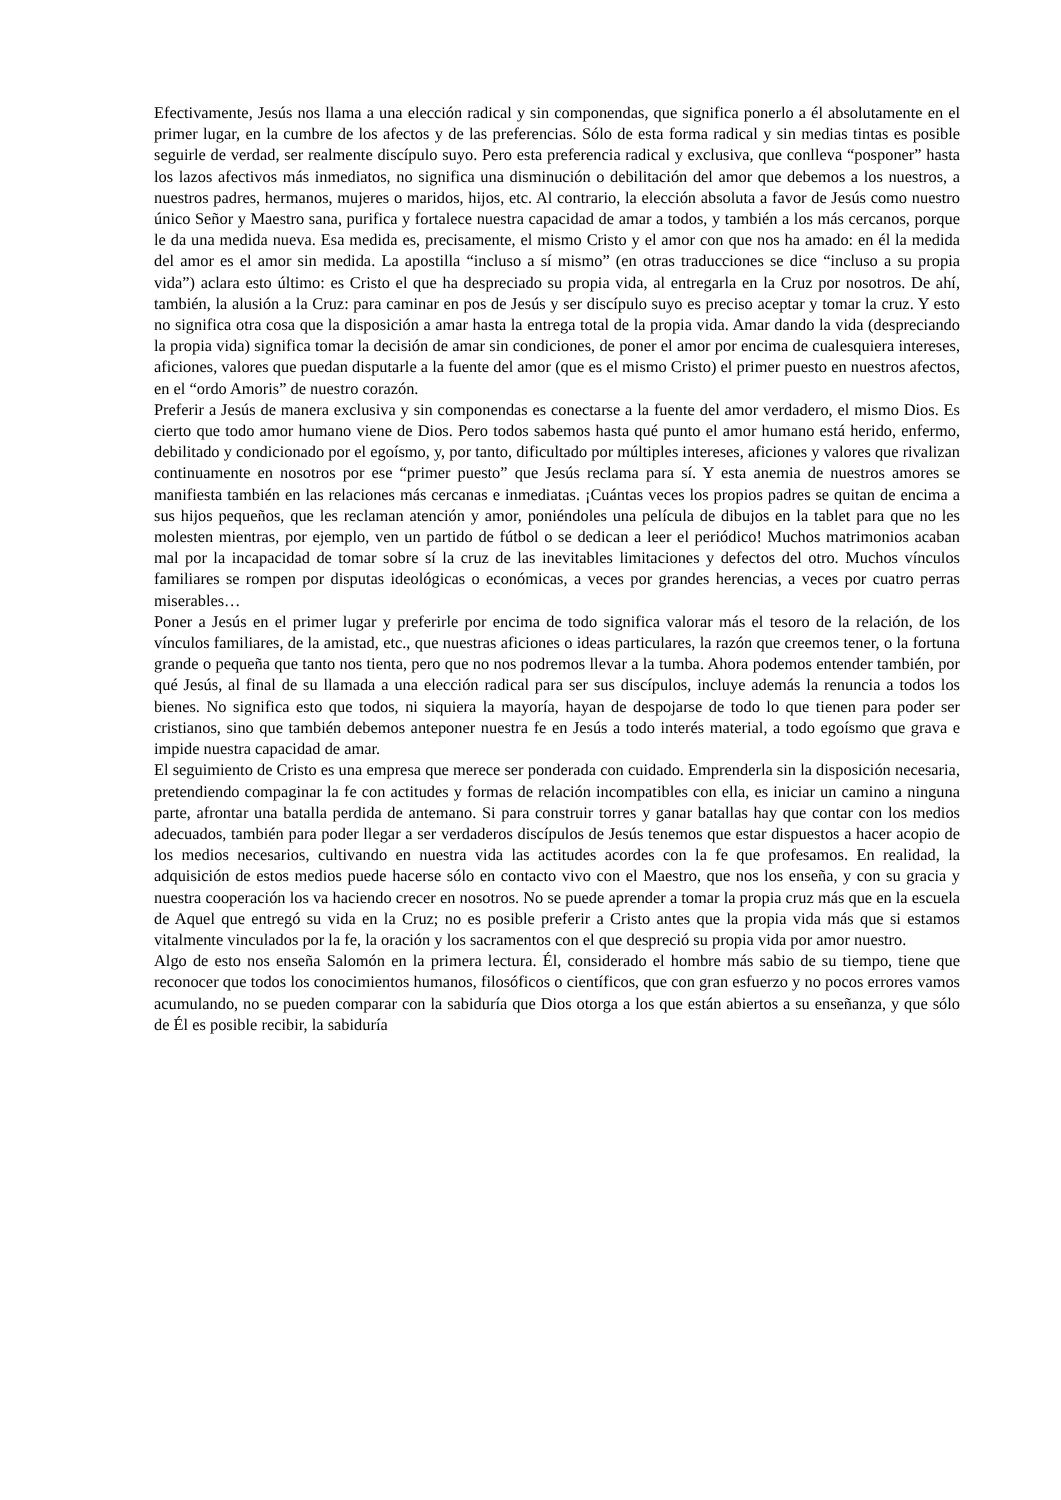Efectivamente, Jesús nos llama a una elección radical y sin componendas, que significa ponerlo a él absolutamente en el primer lugar, en la cumbre de los afectos y de las preferencias. Sólo de esta forma radical y sin medias tintas es posible seguirle de verdad, ser realmente discípulo suyo. Pero esta preferencia radical y exclusiva, que conlleva “posponer” hasta los lazos afectivos más inmediatos, no significa una disminución o debilitación del amor que debemos a los nuestros, a nuestros padres, hermanos, mujeres o maridos, hijos, etc. Al contrario, la elección absoluta a favor de Jesús como nuestro único Señor y Maestro sana, purifica y fortalece nuestra capacidad de amar a todos, y también a los más cercanos, porque le da una medida nueva. Esa medida es, precisamente, el mismo Cristo y el amor con que nos ha amado: en él la medida del amor es el amor sin medida. La apostilla “incluso a sí mismo” (en otras traducciones se dice “incluso a su propia vida”) aclara esto último: es Cristo el que ha despreciado su propia vida, al entregarla en la Cruz por nosotros. De ahí, también, la alusión a la Cruz: para caminar en pos de Jesús y ser discípulo suyo es preciso aceptar y tomar la cruz. Y esto no significa otra cosa que la disposición a amar hasta la entrega total de la propia vida. Amar dando la vida (despreciando la propia vida) significa tomar la decisión de amar sin condiciones, de poner el amor por encima de cualesquiera intereses, aficiones, valores que puedan disputarle a la fuente del amor (que es el mismo Cristo) el primer puesto en nuestros afectos, en el “ordo Amoris” de nuestro corazón.
Preferir a Jesús de manera exclusiva y sin componendas es conectarse a la fuente del amor verdadero, el mismo Dios. Es cierto que todo amor humano viene de Dios. Pero todos sabemos hasta qué punto el amor humano está herido, enfermo, debilitado y condicionado por el egoísmo, y, por tanto, dificultado por múltiples intereses, aficiones y valores que rivalizan continuamente en nosotros por ese “primer puesto” que Jesús reclama para sí. Y esta anemia de nuestros amores se manifiesta también en las relaciones más cercanas e inmediatas. ¡Cuántas veces los propios padres se quitan de encima a sus hijos pequeños, que les reclaman atención y amor, poniéndoles una película de dibujos en la tablet para que no les molesten mientras, por ejemplo, ven un partido de fútbol o se dedican a leer el periódico! Muchos matrimonios acaban mal por la incapacidad de tomar sobre sí la cruz de las inevitables limitaciones y defectos del otro. Muchos vínculos familiares se rompen por disputas ideológicas o económicas, a veces por grandes herencias, a veces por cuatro perras miserables…
Poner a Jesús en el primer lugar y preferirle por encima de todo significa valorar más el tesoro de la relación, de los vínculos familiares, de la amistad, etc., que nuestras aficiones o ideas particulares, la razón que creemos tener, o la fortuna grande o pequeña que tanto nos tienta, pero que no nos podremos llevar a la tumba. Ahora podemos entender también, por qué Jesús, al final de su llamada a una elección radical para ser sus discípulos, incluye además la renuncia a todos los bienes. No significa esto que todos, ni siquiera la mayoría, hayan de despojarse de todo lo que tienen para poder ser cristianos, sino que también debemos anteponer nuestra fe en Jesús a todo interés material, a todo egoísmo que grava e impide nuestra capacidad de amar.
El seguimiento de Cristo es una empresa que merece ser ponderada con cuidado. Emprenderla sin la disposición necesaria, pretendiendo compaginar la fe con actitudes y formas de relación incompatibles con ella, es iniciar un camino a ninguna parte, afrontar una batalla perdida de antemano. Si para construir torres y ganar batallas hay que contar con los medios adecuados, también para poder llegar a ser verdaderos discípulos de Jesús tenemos que estar dispuestos a hacer acopio de los medios necesarios, cultivando en nuestra vida las actitudes acordes con la fe que profesamos. En realidad, la adquisición de estos medios puede hacerse sólo en contacto vivo con el Maestro, que nos los enseña, y con su gracia y nuestra cooperación los va haciendo crecer en nosotros. No se puede aprender a tomar la propia cruz más que en la escuela de Aquel que entregó su vida en la Cruz; no es posible preferir a Cristo antes que la propia vida más que si estamos vitalmente vinculados por la fe, la oración y los sacramentos con el que despreció su propia vida por amor nuestro.
Algo de esto nos enseña Salomón en la primera lectura. Él, considerado el hombre más sabio de su tiempo, tiene que reconocer que todos los conocimientos humanos, filosóficos o científicos, que con gran esfuerzo y no pocos errores vamos acumulando, no se pueden comparar con la sabiduría que Dios otorga a los que están abiertos a su enseñanza, y que sólo de Él es posible recibir, la sabiduría